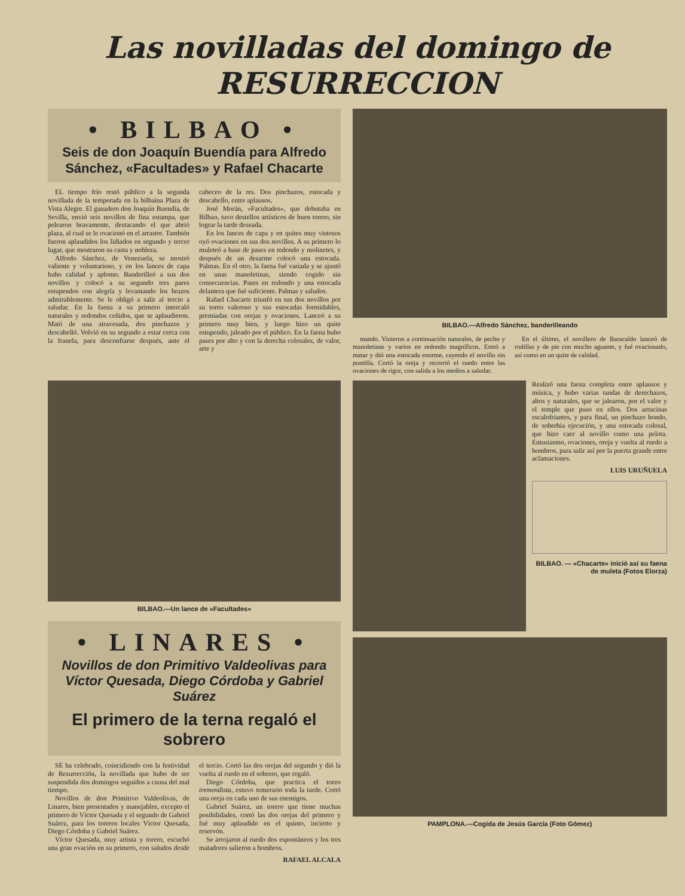Las novilladas del domingo de RESURRECCION
• BILBAO •
Seis de don Joaquín Buendía para Alfredo Sánchez, «Facultades» y Rafael Chacarte
EL tiempo frío restó público a la segunda novillada de la temporada en la bilbaína Plaza de Vista Alegre. El ganadero don Joaquín Buendía, de Sevilla, envió seis novillos de fina estampa, que pelearon bravamente, destacando el que abrió plaza, al cual se le ovacionó en el arrastre. También fueron aplaudidos los lidiados en segundo y tercer lugar, que mostraron su casta y nobleza.
Alfredo Sánchez, de Venezuela, se mostró valiente y voluntarioso, y en los lances de capa hubo calidad y aplomo. Banderilleó a sus dos novillos y colocó a su segundo tres pares estupendos con alegría y levantando los brazos admirablemente. Se le obligó a salir al tercio a saludar. En la faena a su primero intercaló naturales y redondos ceñidos, que se aplaudieron. Mató de una atravesada, dos pinchazos y descabelló. Volvió en su segundo a estar cerca con la franela, para desconfiarse después, ante el cabeceo de la res. Dos pinchazos, estocada y descabello, entre aplausos.
José Morán, «Facultades», que debutaba en Bilbao, tuvo destellos artísticos de buen torero, sin lograr la tarde deseada.
En los lances de capa y en quites muy vistosos oyó ovaciones en sus dos novillos. A su primero lo muleteó a base de pases en redondo y molinetes, y después de un desarme colocó una estocada. Palmas. En el otro, la faena fué variada y se ajustó en unas manoletinas, siendo cogido sin consecuencias. Pases en redondo y una estocada delantera que fué suficiente. Palmas y saludos.
Rafael Chacarte triunfó en sus dos novillos por su toreo valeroso y sus estocadas formidables, premiadas con orejas y ovaciones. Lanceó a su primero muy bien, y luego hizo un quite estupendo, jaleado por el público. En la faena hubo pases por alto y con la derecha colosales, de valor, arte y
BILBAO.—Alfredo Sánchez, banderilleando
mando. Vinieron a continuación naturales, de pecho y manoletinas y varios en redondo magníficos. Entró a matar y dió una estocada enorme, cayendo el novillo sin puntilla. Cortó la oreja y recorrió el ruedo entre las ovaciones de rigor, con salida a los medios a saludar.
En el último, el novillero de Baracaldo lanceó de rodillas y de pie con mucho aguante, y fué ovacionado, así como en un quite de calidad.
BILBAO.—Un lance de «Facultades»
• LINARES •
Novillos de don Primitivo Valdeolivas para Víctor Quesada, Diego Córdoba y Gabriel Suárez
El primero de la terna regaló el sobrero
SE ha celebrado, coincidiendo con la festividad de Resurrección, la novillada que hubo de ser suspendida dos domingos seguidos a causa del mal tiempo.
Novillos de don Primitivo Valdeolivas, de Linares, bien presentados y manejables, excepto el primero de Víctor Quesada y el segundo de Gabriel Suárez, para los toreros locales Víctor Quesada, Diego Córdoba y Gabriel Suárez.
Víctor Quesada, muy artista y torero, escuchó una gran ovación en su primero, con saludos desde el tercio. Cortó las dos orejas del segundo y dió la vuelta al ruedo en el sobrero, que regaló.
Diego Córdoba, que practica el toreo tremendista, estuvo temerario toda la tarde. Cortó una oreja en cada uno de sus enemigos.
Gabriel Suárez, un torero que tiene muchas posibilidades, cortó las dos orejas del primero y fué muy aplaudido en el quinto, incierto y reservón.
Se arrojaron al ruedo dos espontáneos y los tres matadores salieron a hombros.
RAFAEL ALCALA
Realizó una faena completa entre aplausos y música, y hubo varias tandas de derechazos, altos y naturales, que se jalearon, por el valor y el temple que puso en ellos. Dos arrucinas escalofriantes, y para final, un pinchazo hondo, de soberbia ejecución, y una estocada colosal, que hizo caer al novillo como una pelota. Entusiasmo, ovaciones, oreja y vuelta al ruedo a hombros, para salir así por la puerta grande entre aclamaciones.
LUIS URUÑUELA
BILBAO. — «Chacarte» inició así su faena de muleta (Fotos Elorza)
PAMPLONA.—Cogida de Jesús García (Foto Gómez)